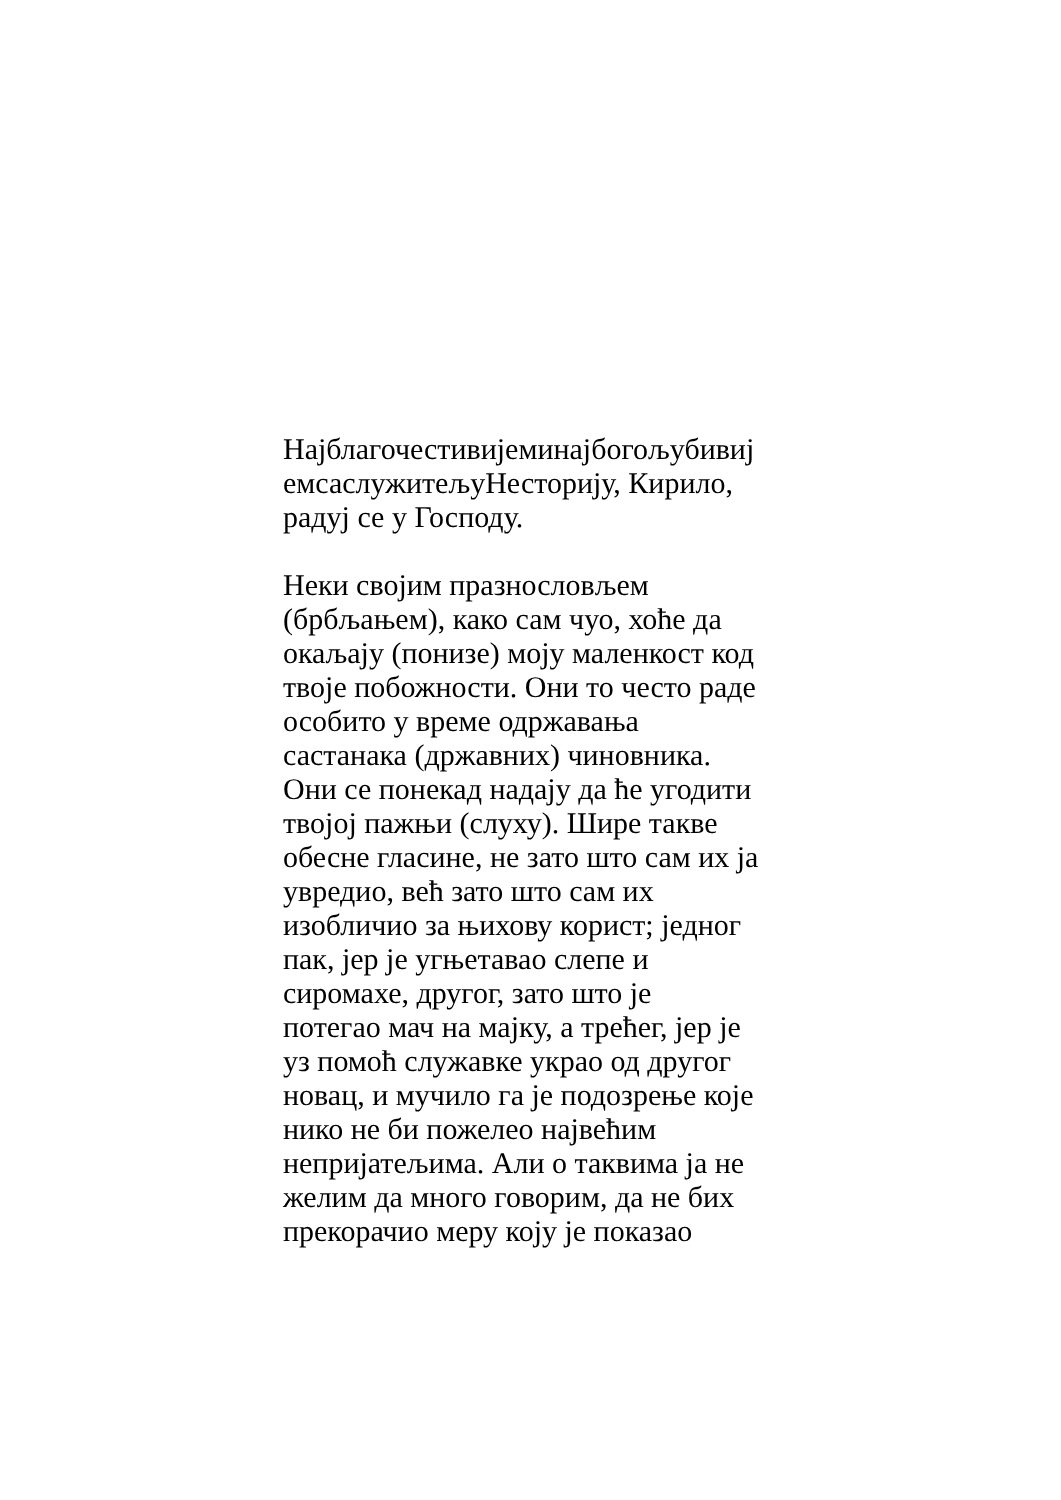Најблагочестивијеминајбогољубивиј
емсаслужитељуНесторију, Кирило,
радуј се у Господу.
Неки својим празнословљем
(брбљањем), како сам чуо, хоће да
окаљају (понизе) моју маленкост код
твоје побожности. Они то често раде
особито у време одржавања
састанака (државних) чиновника.
Они се понекад надају да ће угодити
твојој пажњи (слуху). Шире такве
обесне гласине, не зато што сам их ја
увредио, већ зато што сам их
изобличио за њихову корист; једног
пак, јер је угњетавао слепе и
сиромахе, другог, зато што је
потегао мач на мајку, а трећег, јер је
уз помоћ служавке украо од другог
новац, и мучило га је подозрење које
нико не би пожелео највећим
непријатељима. Али о таквима ја не
желим да много говорим, да не бих
прекорачио меру коју је показао